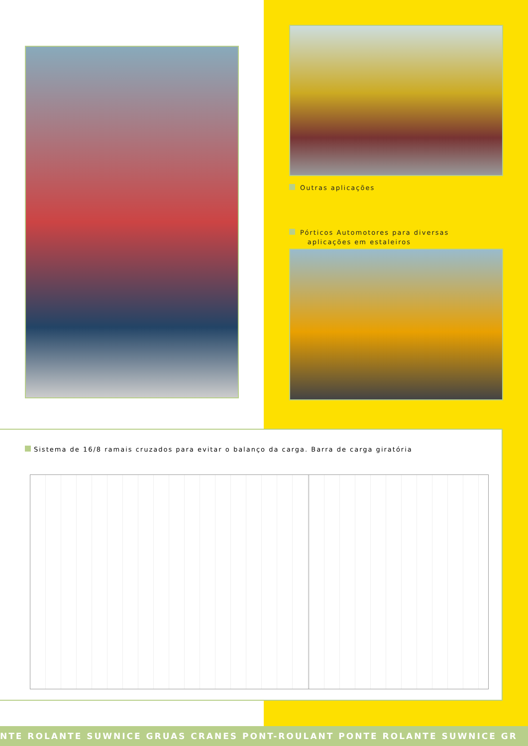Outras aplicações
Pórticos Automotores para diversas
aplicações em estaleiros
Sistema de 16/8 ramais cruzados para evitar o balanço da carga. Barra de carga giratória
NTE ROLANTE SUWNICE GRUAS CRANES PONT-ROULANT PONTE ROLANTE SUWNICE GR